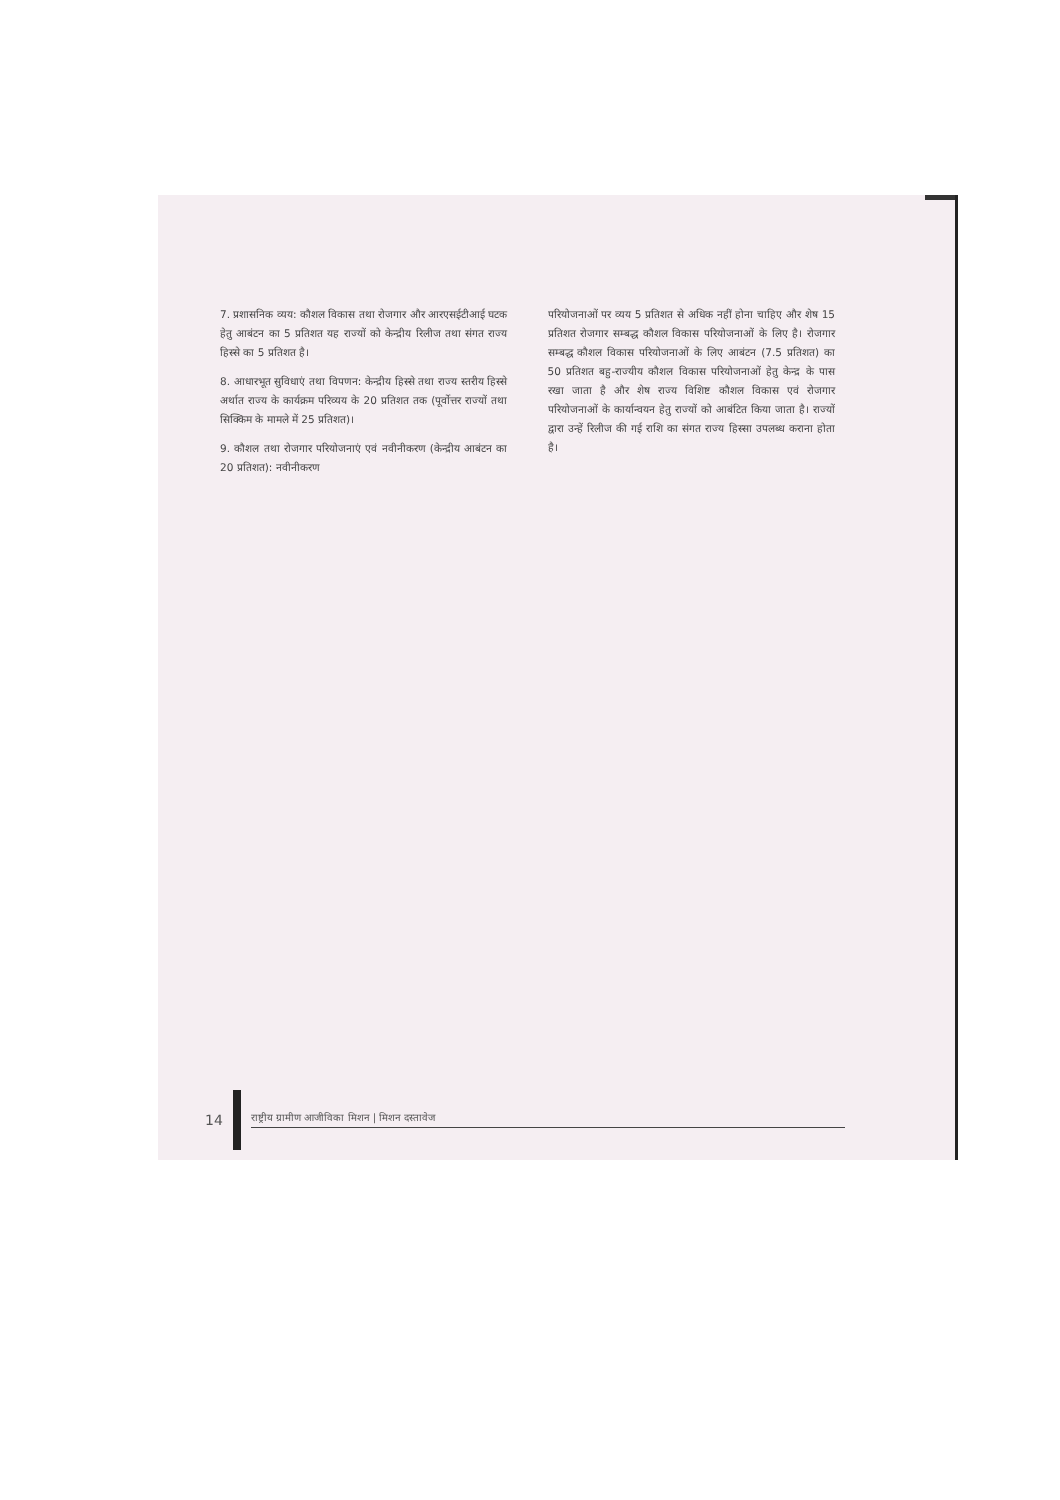7. प्रशासनिक व्यय: कौशल विकास तथा रोजगार और आरएसईटीआई घटक हेतु आबंटन का 5 प्रतिशत यह राज्यों को केन्द्रीय रिलीज तथा संगत राज्य हिस्से का 5 प्रतिशत है।
8. आधारभूत सुविधाएं तथा विपणन: केन्द्रीय हिस्से तथा राज्य स्तरीय हिस्से अर्थात राज्य के कार्यक्रम परिव्यय के 20 प्रतिशत तक (पूर्वोत्तर राज्यों तथा सिक्किम के मामले में 25 प्रतिशत)।
9. कौशल तथा रोजगार परियोजनाएं एवं नवीनीकरण (केन्द्रीय आबंटन का 20 प्रतिशत): नवीनीकरण
परियोजनाओं पर व्यय 5 प्रतिशत से अधिक नहीं होना चाहिए और शेष 15 प्रतिशत रोजगार सम्बद्ध कौशल विकास परियोजनाओं के लिए है। रोजगार सम्बद्ध कौशल विकास परियोजनाओं के लिए आबंटन (7.5 प्रतिशत) का 50 प्रतिशत बहु-राज्यीय कौशल विकास परियोजनाओं हेतु केन्द्र के पास रखा जाता है और शेष राज्य विशिष्ट कौशल विकास एवं रोजगार परियोजनाओं के कार्यान्वयन हेतु राज्यों को आबंटित किया जाता है। राज्यों द्वारा उन्हें रिलीज की गई राशि का संगत राज्य हिस्सा उपलब्ध कराना होता है।
14
राष्ट्रीय ग्रामीण आजीविका मिशन | मिशन दस्तावेज